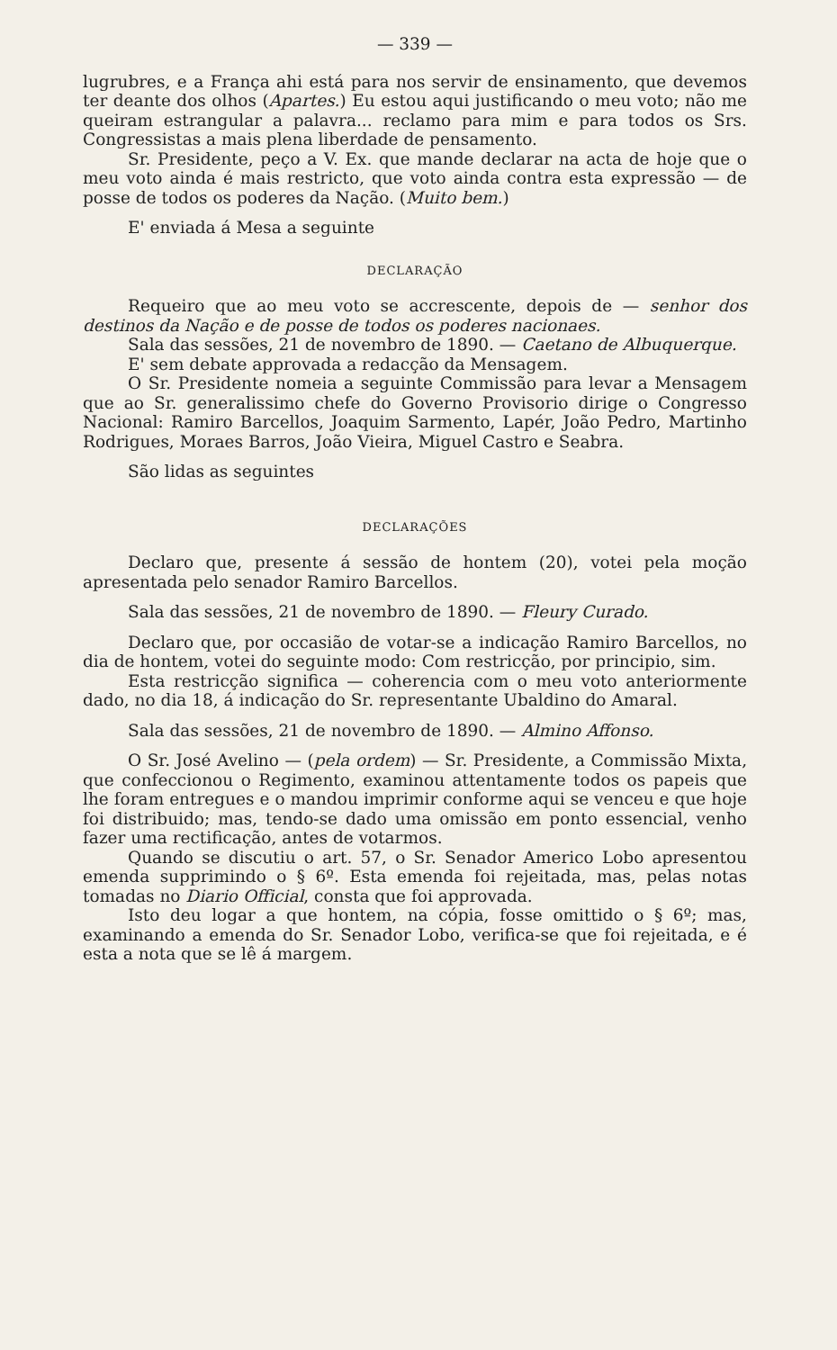— 339 —
lugrubres, e a França ahi está para nos servir de ensinamento, que devemos ter deante dos olhos (Apartes.) Eu estou aqui justificando o meu voto; não me queiram estrangular a palavra... reclamo para mim e para todos os Srs. Congressistas a mais plena liberdade de pensamento.
Sr. Presidente, peço a V. Ex. que mande declarar na acta de hoje que o meu voto ainda é mais restricto, que voto ainda contra esta expressão — de posse de todos os poderes da Nação. (Muito bem.)
E' enviada á Mesa a seguinte
DECLARAÇÃO
Requeiro que ao meu voto se accrescente, depois de — senhor dos destinos da Nação e de posse de todos os poderes nacionaes.
Sala das sessões, 21 de novembro de 1890. — Caetano de Albuquerque.
E' sem debate approvada a redacção da Mensagem.
O Sr. Presidente nomeia a seguinte Commissão para levar a Mensagem que ao Sr. generalissimo chefe do Governo Provisorio dirige o Congresso Nacional: Ramiro Barcellos, Joaquim Sarmento, Lapér, João Pedro, Martinho Rodrigues, Moraes Barros, João Vieira, Miguel Castro e Seabra.
São lidas as seguintes
DECLARAÇÕES
Declaro que, presente á sessão de hontem (20), votei pela moção apresentada pelo senador Ramiro Barcellos.
Sala das sessões, 21 de novembro de 1890. — Fleury Curado.
Declaro que, por occasião de votar-se a indicação Ramiro Barcellos, no dia de hontem, votei do seguinte modo: Com restricção, por principio, sim.
Esta restricção significa — coherencia com o meu voto anteriormente dado, no dia 18, á indicação do Sr. representante Ubaldino do Amaral.
Sala das sessões, 21 de novembro de 1890. — Almino Affonso.
O Sr. José Avelino — (pela ordem) — Sr. Presidente, a Commissão Mixta, que confeccionou o Regimento, examinou attentamente todos os papeis que lhe foram entregues e o mandou imprimir conforme aqui se venceu e que hoje foi distribuido; mas, tendo-se dado uma omissão em ponto essencial, venho fazer uma rectificação, antes de votarmos.
Quando se discutiu o art. 57, o Sr. Senador Americo Lobo apresentou emenda supprimindo o § 6º. Esta emenda foi rejeitada, mas, pelas notas tomadas no Diario Official, consta que foi approvada.
Isto deu logar a que hontem, na cópia, fosse omittido o § 6º; mas, examinando a emenda do Sr. Senador Lobo, verifica-se que foi rejeitada, e é esta a nota que se lê á margem.